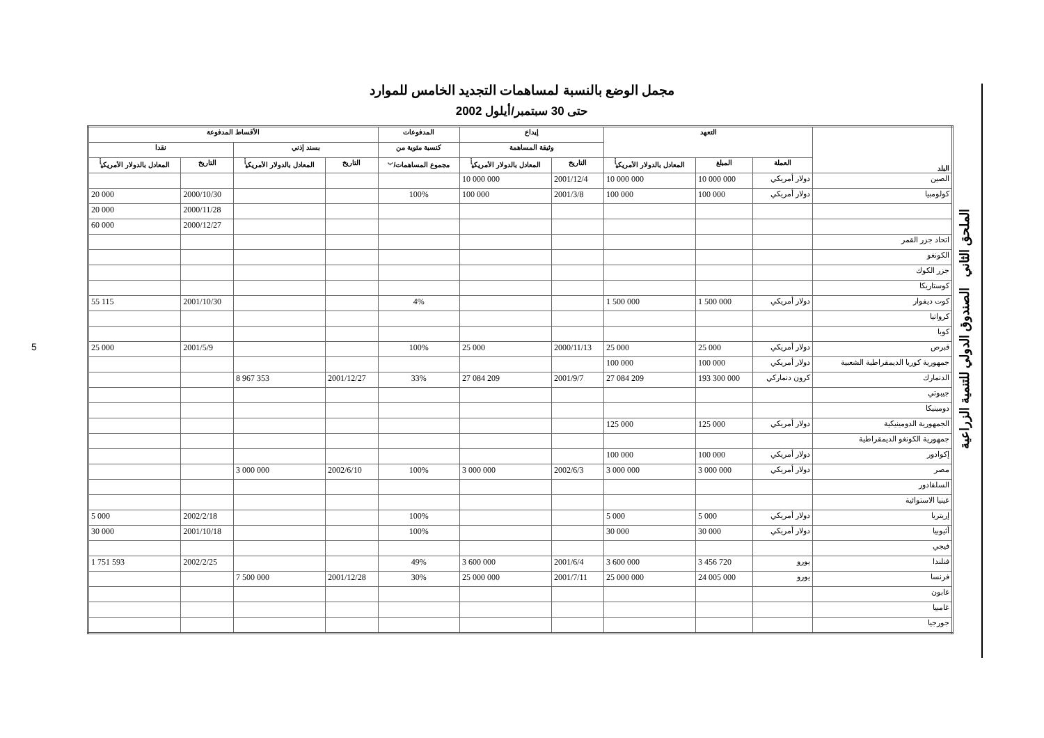مجمل الوضع بالنسبة لمساهمات التجديد الخامس للموارد
حتى 30 سبتمبر/أيلول 2002
| البلد | التعهد | | | إيداع | | المدفوعات | الأقساط المدفوعة | | | |
| --- | --- | --- | --- | --- | --- | --- | --- | --- | --- | --- |
| | | | | وثيقة المساهمة | | كنسبة مئوية من | بسند إذني | | نقدا | |
| | العملة | المبلغ | المعادل بالدولار الأمريكي<sup>أ</sup> | التاريخ | المعادل بالدولار الأمريكي<sup>أ</sup> | مجموع المساهمات/<sup>ب</sup> | التاريخ | المعادل بالدولار الأمريكي<sup>أ</sup> | التاريخ | المعادل بالدولار الأمريكي<sup>أ</sup> |
| الصين | دولار أمريكي | 10 000 000 | 10 000 000 | 2001/12/4 | 10 000 000 | | | | | |
| كولومبيا | دولار أمريكي | 100 000 | 100 000 | 2001/3/8 | 100 000 | 100% | | | 2000/10/30 | 20 000 |
| | | | | | | | | | 2000/11/28 | 20 000 |
| | | | | | | | | | 2000/12/27 | 60 000 |
| اتحاد جزر القمر | | | | | | | | | | |
| الكونغو | | | | | | | | | | |
| جزر الكوك | | | | | | | | | | |
| كوستاريكا | | | | | | | | | | |
| كوت ديفوار | دولار أمريكي | 1 500 000 | 1 500 000 | | | 4% | | | 2001/10/30 | 55 115 |
| كرواتيا | | | | | | | | | | |
| كوبا | | | | | | | | | | |
| قبرص | دولار أمريكي | 25 000 | 25 000 | 2000/11/13 | 25 000 | 100% | | | 2001/5/9 | 25 000 |
| جمهورية كوريا الديمقراطية الشعبية | دولار أمريكي | 100 000 | 100 000 | | | | | | | |
| الدنمارك | كرون دنماركي | 193 300 000 | 27 084 209 | 2001/9/7 | 27 084 209 | 33% | 2001/12/27 | 8 967 353 | | |
| جيبوتي | | | | | | | | | | |
| دومينيكا | | | | | | | | | | |
| الجمهورية الدومينيكية | دولار أمريكي | 125 000 | 125 000 | | | | | | | |
| جمهورية الكونغو الديمقراطية | | | | | | | | | | |
| إكوادور | دولار أمريكي | 100 000 | 100 000 | | | | | | | |
| مصر | دولار أمريكي | 3 000 000 | 3 000 000 | 2002/6/3 | 3 000 000 | 100% | 2002/6/10 | 3 000 000 | | |
| السلفادور | | | | | | | | | | |
| غينيا الاستوائية | | | | | | | | | | |
| إريتريا | دولار أمريكي | 5 000 | 5 000 | | | 100% | | | 2002/2/18 | 5 000 |
| أثيوبيا | دولار أمريكي | 30 000 | 30 000 | | | 100% | | | 2001/10/18 | 30 000 |
| فيجي | | | | | | | | | | |
| فنلندا | يورو | 3 456 720 | 3 600 000 | 2001/6/4 | 3 600 000 | 49% | | | 2002/2/25 | 1 751 593 |
| فرنسا | يورو | 24 005 000 | 25 000 000 | 2001/7/11 | 25 000 000 | 30% | 2001/12/28 | 7 500 000 | | |
| غابون | | | | | | | | | | |
| غامبيا | | | | | | | | | | |
| جورجيا | | | | | | | | | | |
الملحق الثاني الصندوق الدولي للتنمية الزراعية
5